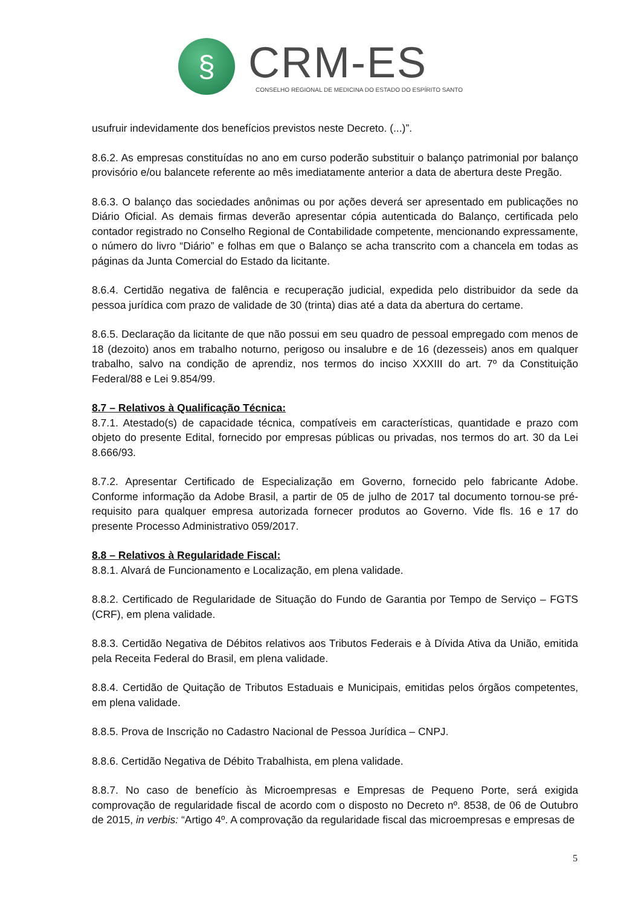§
CRM-ES
CONSELHO REGIONAL DE MEDICINA DO ESTADO DO ESPÍRITO SANTO
usufruir indevidamente dos benefícios previstos neste Decreto. (...)”.
8.6.2. As empresas constituídas no ano em curso poderão substituir o balanço patrimonial por balanço provisório e/ou balancete referente ao mês imediatamente anterior a data de abertura deste Pregão.
8.6.3. O balanço das sociedades anônimas ou por ações deverá ser apresentado em publicações no Diário Oficial. As demais firmas deverão apresentar cópia autenticada do Balanço, certificada pelo contador registrado no Conselho Regional de Contabilidade competente, mencionando expressamente, o número do livro “Diário” e folhas em que o Balanço se acha transcrito com a chancela em todas as páginas da Junta Comercial do Estado da licitante.
8.6.4. Certidão negativa de falência e recuperação judicial, expedida pelo distribuidor da sede da pessoa jurídica com prazo de validade de 30 (trinta) dias até a data da abertura do certame.
8.6.5. Declaração da licitante de que não possui em seu quadro de pessoal empregado com menos de 18 (dezoito) anos em trabalho noturno, perigoso ou insalubre e de 16 (dezesseis) anos em qualquer trabalho, salvo na condição de aprendiz, nos termos do inciso XXXIII do art. 7º da Constituição Federal/88 e Lei 9.854/99.
8.7 – Relativos à Qualificação Técnica:
8.7.1. Atestado(s) de capacidade técnica, compatíveis em características, quantidade e prazo com objeto do presente Edital, fornecido por empresas públicas ou privadas, nos termos do art. 30 da Lei 8.666/93.
8.7.2. Apresentar Certificado de Especialização em Governo, fornecido pelo fabricante Adobe. Conforme informação da Adobe Brasil, a partir de 05 de julho de 2017 tal documento tornou-se pré-requisito para qualquer empresa autorizada fornecer produtos ao Governo. Vide fls. 16 e 17 do presente Processo Administrativo 059/2017.
8.8 – Relativos à Regularidade Fiscal:
8.8.1. Alvará de Funcionamento e Localização, em plena validade.
8.8.2. Certificado de Regularidade de Situação do Fundo de Garantia por Tempo de Serviço – FGTS (CRF), em plena validade.
8.8.3. Certidão Negativa de Débitos relativos aos Tributos Federais e à Dívida Ativa da União, emitida pela Receita Federal do Brasil, em plena validade.
8.8.4. Certidão de Quitação de Tributos Estaduais e Municipais, emitidas pelos órgãos competentes, em plena validade.
8.8.5. Prova de Inscrição no Cadastro Nacional de Pessoa Jurídica – CNPJ.
8.8.6. Certidão Negativa de Débito Trabalhista, em plena validade.
8.8.7. No caso de benefício às Microempresas e Empresas de Pequeno Porte, será exigida comprovação de regularidade fiscal de acordo com o disposto no Decreto nº. 8538, de 06 de Outubro de 2015, in verbis: “Artigo 4º. A comprovação da regularidade fiscal das microempresas e empresas de
5